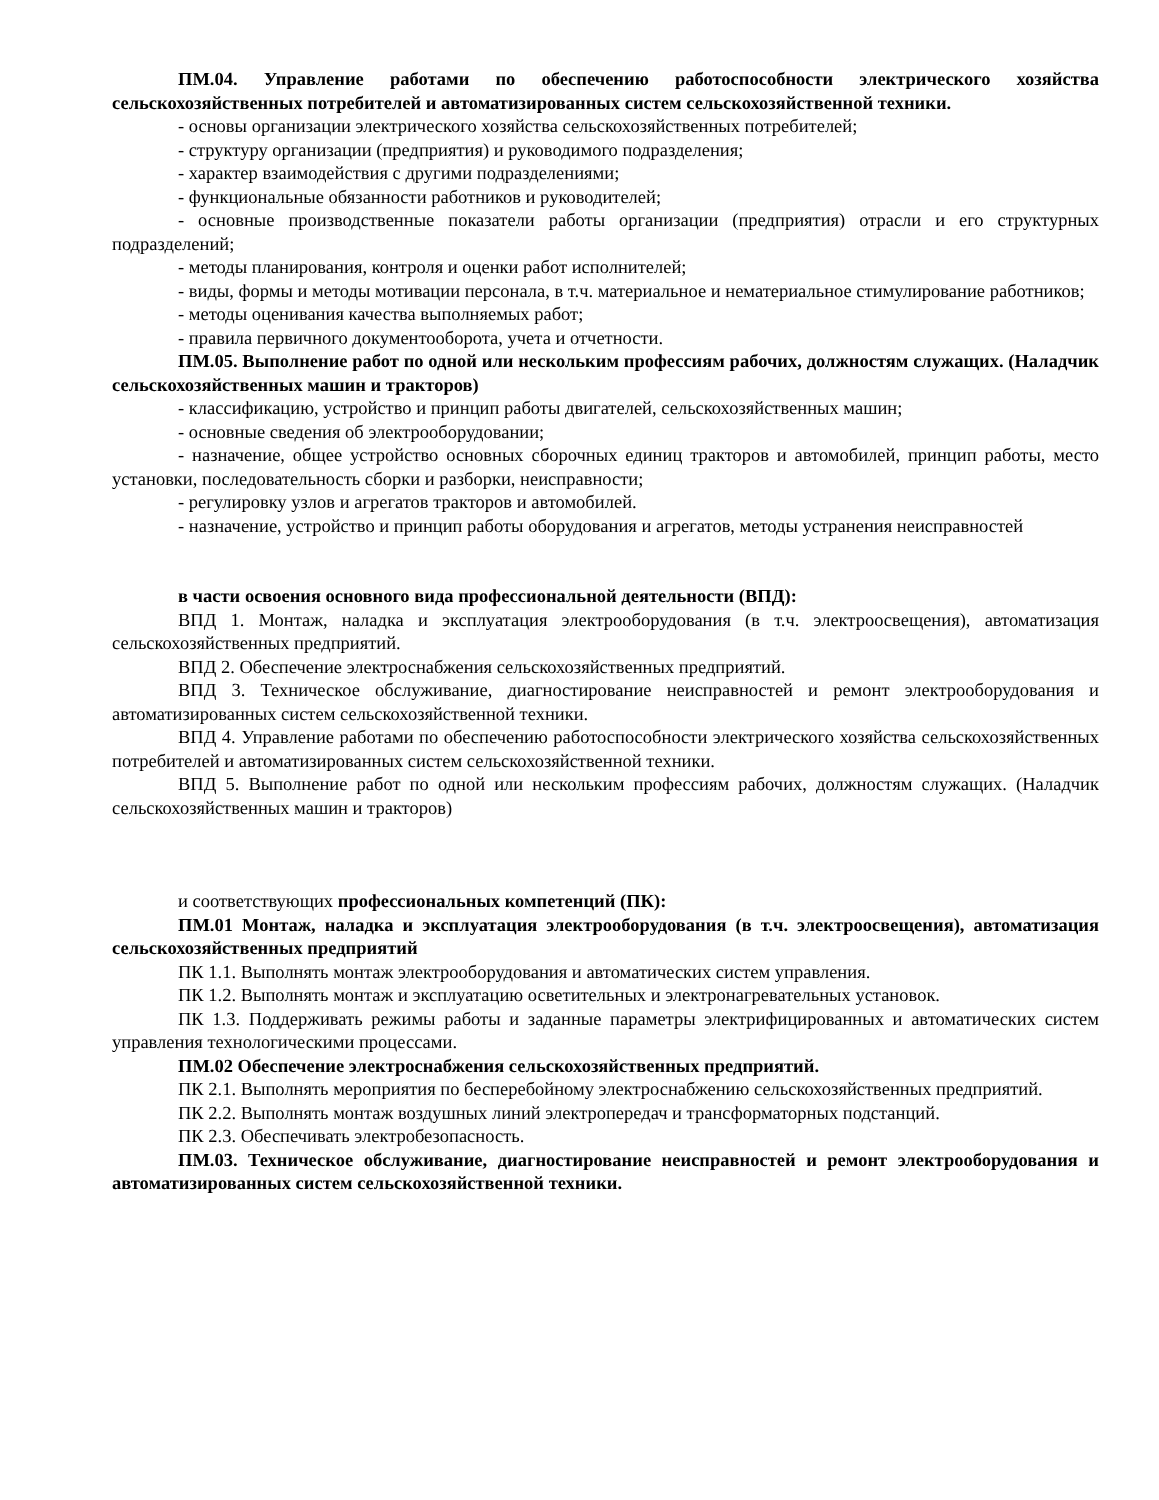ПМ.04. Управление работами по обеспечению работоспособности электрического хозяйства сельскохозяйственных потребителей и автоматизированных систем сельскохозяйственной техники.
- основы организации электрического хозяйства сельскохозяйственных потребителей;
- структуру организации (предприятия) и руководимого подразделения;
- характер взаимодействия с другими подразделениями;
- функциональные обязанности работников и руководителей;
- основные производственные показатели работы организации (предприятия) отрасли и его структурных подразделений;
- методы планирования, контроля и оценки работ исполнителей;
- виды, формы и методы мотивации персонала, в т.ч. материальное и нематериальное стимулирование работников;
- методы оценивания качества выполняемых работ;
- правила первичного документооборота, учета и отчетности.
ПМ.05. Выполнение работ по одной или нескольким профессиям рабочих, должностям служащих. (Наладчик сельскохозяйственных машин и тракторов)
- классификацию, устройство и принцип работы двигателей, сельскохозяйственных машин;
- основные сведения об электрооборудовании;
- назначение, общее устройство основных сборочных единиц тракторов и автомобилей, принцип работы, место установки, последовательность сборки и разборки, неисправности;
- регулировку узлов и агрегатов тракторов и автомобилей.
- назначение, устройство и принцип работы оборудования и агрегатов, методы устранения неисправностей
в части освоения основного вида профессиональной деятельности (ВПД):
ВПД 1. Монтаж, наладка и эксплуатация электрооборудования (в т.ч. электроосвещения), автоматизация сельскохозяйственных предприятий.
ВПД 2. Обеспечение электроснабжения сельскохозяйственных предприятий.
ВПД 3. Техническое обслуживание, диагностирование неисправностей и ремонт электрооборудования и автоматизированных систем сельскохозяйственной техники.
ВПД 4. Управление работами по обеспечению работоспособности электрического хозяйства сельскохозяйственных потребителей и автоматизированных систем сельскохозяйственной техники.
ВПД 5. Выполнение работ по одной или нескольким профессиям рабочих, должностям служащих. (Наладчик сельскохозяйственных машин и тракторов)
и соответствующих профессиональных компетенций (ПК):
ПМ.01 Монтаж, наладка и эксплуатация электрооборудования (в т.ч. электроосвещения), автоматизация сельскохозяйственных предприятий
ПК 1.1. Выполнять монтаж электрооборудования и автоматических систем управления.
ПК 1.2. Выполнять монтаж и эксплуатацию осветительных и электронагревательных установок.
ПК 1.3. Поддерживать режимы работы и заданные параметры электрифицированных и автоматических систем управления технологическими процессами.
ПМ.02 Обеспечение электроснабжения сельскохозяйственных предприятий.
ПК 2.1. Выполнять мероприятия по бесперебойному электроснабжению сельскохозяйственных предприятий.
ПК 2.2. Выполнять монтаж воздушных линий электропередач и трансформаторных подстанций.
ПК 2.3. Обеспечивать электробезопасность.
ПМ.03. Техническое обслуживание, диагностирование неисправностей и ремонт электрооборудования и автоматизированных систем сельскохозяйственной техники.